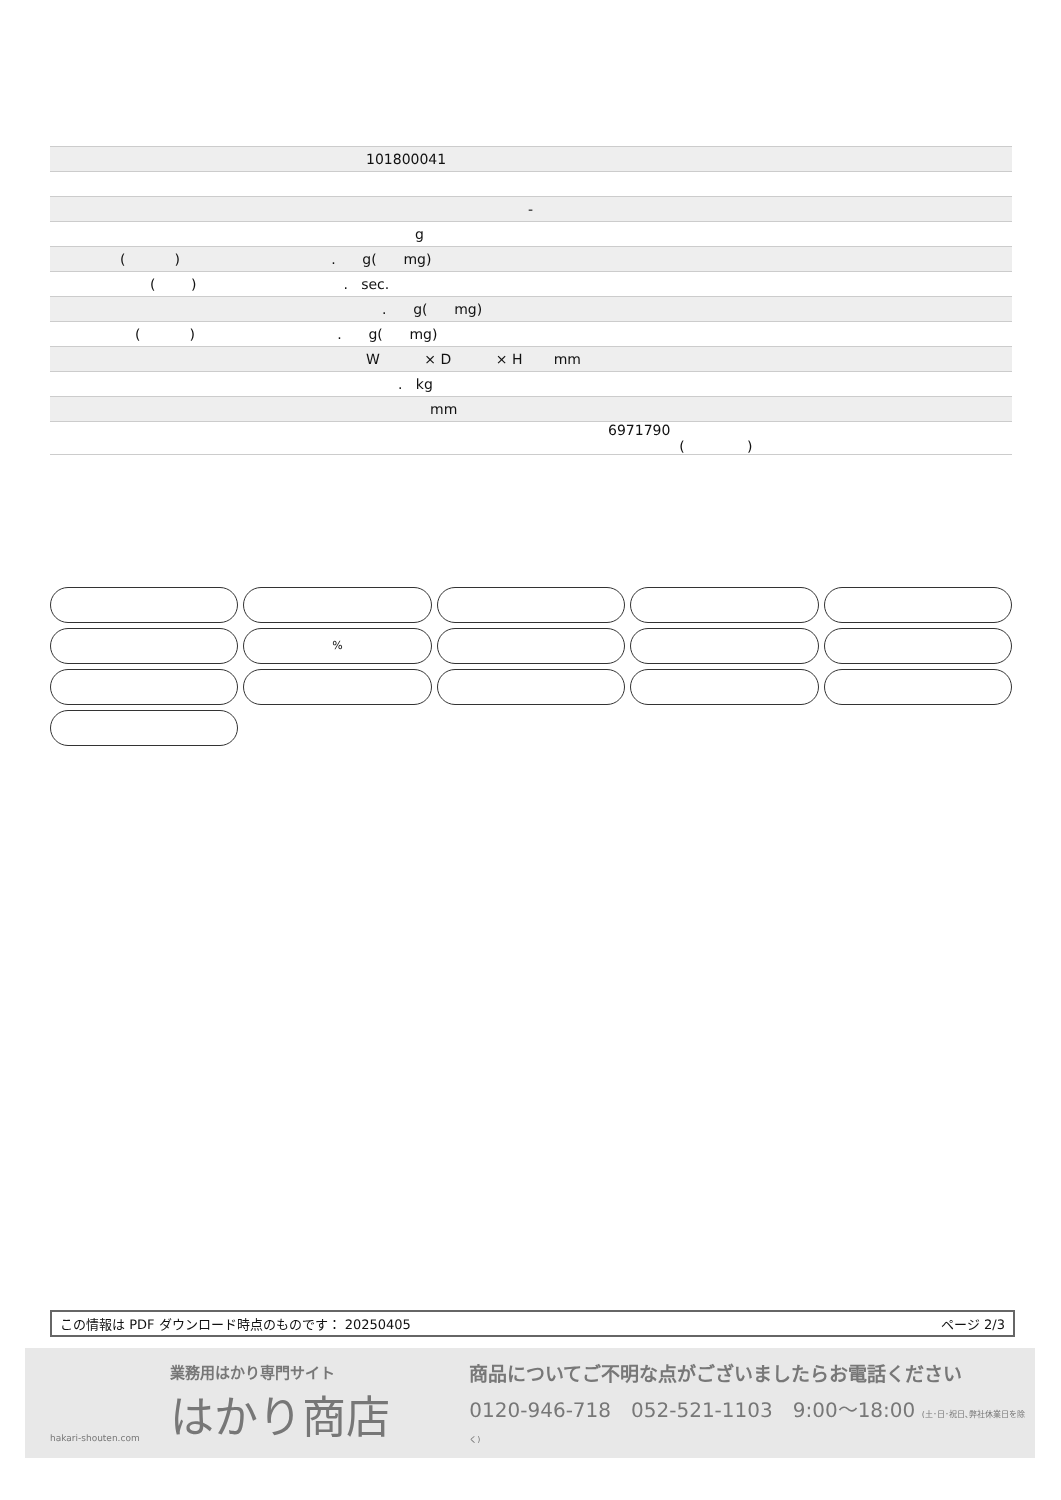| 101800041 |
| - |
| g |
| ( ) . g( mg) |
| ( ) . sec. |
| . g( mg) |
| ( ) . g( mg) |
| W × D × H mm |
| . kg |
| mm |
| 6971790 ( ) |
%
この情報は PDF ダウンロード時点のものです： 20250405 ページ 2/3
hakari-shouten.com
業務用はかり専門サイト
はかり商店
商品についてご不明な点がございましたらお電話ください
0120-946-718　052-521-1103　9:00〜18:00 (土･日･祝日､弊社休業日を除く)